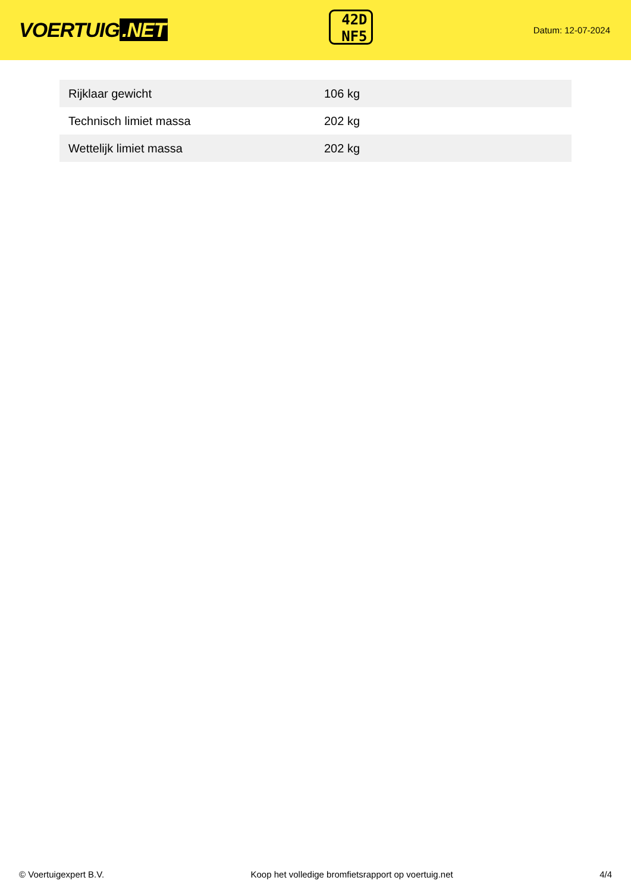VOERTUIG.NET
42D
NF5
Datum: 12-07-2024
| Rijklaar gewicht | 106 kg |
| Technisch limiet massa | 202 kg |
| Wettelijk limiet massa | 202 kg |
© Voertuigexpert B.V. Koop het volledige bromfietsrapport op voertuig.net 4/4